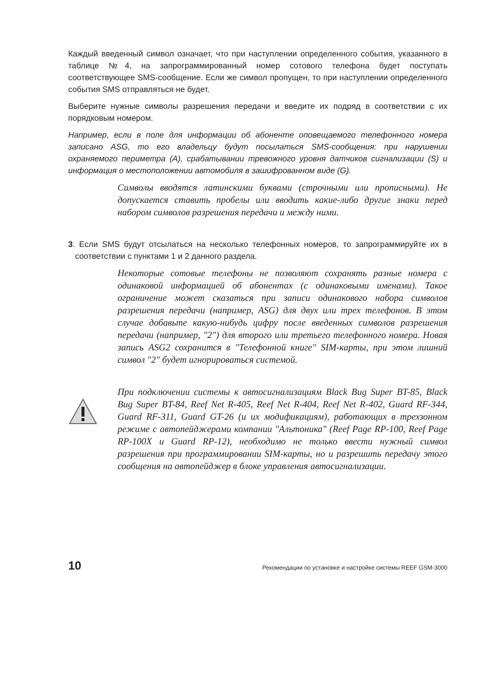Каждый введенный символ означает, что при наступлении определенного события, указанного в таблице №4, на запрограммированный номер сотового телефона будет поступать соответствующее SMS-сообщение. Если же символ пропущен, то при наступлении определенного события SMS отправляться не будет.
Выберите нужные символы разрешения передачи и введите их подряд в соответствии с их порядковым номером.
Например, если в поле для информации об абоненте оповещаемого телефонного номера записано ASG, то его владельцу будут посылаться SMS-сообщения: при нарушении охраняемого периметра (A), срабатывании тревожного уровня датчиков сигнализации (S) и информация о местоположении автомобиля в зашифрованном виде (G).
Символы вводятся латинскими буквами (строчными или прописными). Не допускается ставить пробелы или вводить какие-либо другие знаки перед набором символов разрешения передачи и между ними.
3. Если SMS будут отсылаться на несколько телефонных номеров, то запрограммируйте их в соответствии с пунктами 1 и 2 данного раздела.
Некоторые сотовые телефоны не позволяют сохранять разные номера с одинаковой информацией об абонентах (с одинаковыми именами). Такое ограничение может сказаться при записи одинакового набора символов разрешения передачи (например, ASG) для двух или трех телефонов. В этом случае добавьте какую-нибудь цифру после введенных символов разрешения передачи (например, "2") для второго или третьего телефонного номера. Новая запись ASG2 сохранится в "Телефонной книге" SIM-карты, при этом лишний символ "2" будет игнорироваться системой.
При подключении системы к автосигнализациям Black Bug Super BT-85, Black Bug Super BT-84, Reef Net R-405, Reef Net R-404, Reef Net R-402, Guard RF-344, Guard RF-311, Guard GT-26 (и их модификациям), работающих в трехзонном режиме с автопейджерами компании "Альтоника" (Reef Page RP-100, Reef Page RP-100X и Guard RP-12), необходимо не только ввести нужный символ разрешения при программировании SIM-карты, но и разрешить передачу этого сообщения на автопейджер в блоке управления автосигнализации.
10 Рекомендации по установке и настройке системы REEF GSM-3000